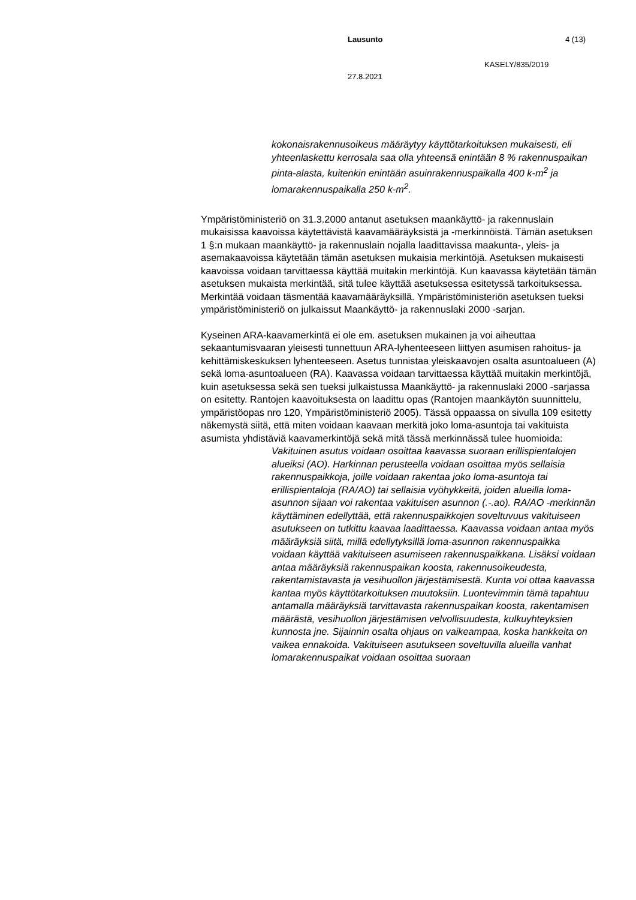Lausunto 4 (13)
KASELY/835/2019
27.8.2021
kokonaisrakennusoikeus määräytyy käyttötarkoituksen mukaisesti, eli yhteenlaskettu kerrosala saa olla yhteensä enintään 8 % rakennuspaikan pinta-alasta, kuitenkin enintään asuinrakennuspaikalla 400 k-m<sup>2</sup> ja lomarakennuspaikalla 250 k-m<sup>2</sup>.
Ympäristöministeriö on 31.3.2000 antanut asetuksen maankäyttö- ja rakennuslain mukaisissa kaavoissa käytettävistä kaavamääräyksistä ja -merkinnöistä. Tämän asetuksen 1 §:n mukaan maankäyttö- ja rakennuslain nojalla laadittavissa maakunta-, yleis- ja asemakaavoissa käytetään tämän asetuksen mukaisia merkintöjä. Asetuksen mukaisesti kaavoissa voidaan tarvittaessa käyttää muitakin merkintöjä. Kun kaavassa käytetään tämän asetuksen mukaista merkintää, sitä tulee käyttää asetuksessa esitetyssä tarkoituksessa. Merkintää voidaan täsmentää kaavamääräyksillä. Ympäristöministeriön asetuksen tueksi ympäristöministeriö on julkaissut Maankäyttö- ja rakennuslaki 2000 -sarjan.
Kyseinen ARA-kaavamerkintä ei ole em. asetuksen mukainen ja voi aiheuttaa sekaantumisvaaran yleisesti tunnettuun ARA-lyhenteeseen liittyen asumisen rahoitus- ja kehittämiskeskuksen lyhenteeseen. Asetus tunnistaa yleiskaavojen osalta asuntoalueen (A) sekä loma-asuntoalueen (RA). Kaavassa voidaan tarvittaessa käyttää muitakin merkintöjä, kuin asetuksessa sekä sen tueksi julkaistussa Maankäyttö- ja rakennuslaki 2000 -sarjassa on esitetty. Rantojen kaavoituksesta on laadittu opas (Rantojen maankäytön suunnittelu, ympäristöopas nro 120, Ympäristöministeriö 2005). Tässä oppaassa on sivulla 109 esitetty näkemystä siitä, että miten voidaan kaavaan merkitä joko loma-asuntoja tai vakituista asumista yhdistäviä kaavamerkintöjä sekä mitä tässä merkinnässä tulee huomioida:
Vakituinen asutus voidaan osoittaa kaavassa suoraan erillispientalojen alueiksi (AO). Harkinnan perusteella voidaan osoittaa myös sellaisia rakennuspaikkoja, joille voidaan rakentaa joko loma-asuntoja tai erillispientaloja (RA/AO) tai sellaisia vyöhykkeitä, joiden alueilla loma-asunnon sijaan voi rakentaa vakituisen asunnon (.-.ao). RA/AO -merkinnän käyttäminen edellyttää, että rakennuspaikkojen soveltuvuus vakituiseen asutukseen on tutkittu kaavaa laadittaessa. Kaavassa voidaan antaa myös määräyksiä siitä, millä edellytyksillä loma-asunnon rakennuspaikka voidaan käyttää vakituiseen asumiseen rakennuspaikkana. Lisäksi voidaan antaa määräyksiä rakennuspaikan koosta, rakennusoikeudesta, rakentamistavasta ja vesihuollon järjestämisestä. Kunta voi ottaa kaavassa kantaa myös käyttötarkoituksen muutoksiin. Luontevimmin tämä tapahtuu antamalla määräyksiä tarvittavasta rakennuspaikan koosta, rakentamisen määrästä, vesihuollon järjestämisen velvollisuudesta, kulkuyhteyksien kunnosta jne. Sijainnin osalta ohjaus on vaikeampaa, koska hankkeita on vaikea ennakoida. Vakituiseen asutukseen soveltuvilla alueilla vanhat lomarakennuspaikat voidaan osoittaa suoraan